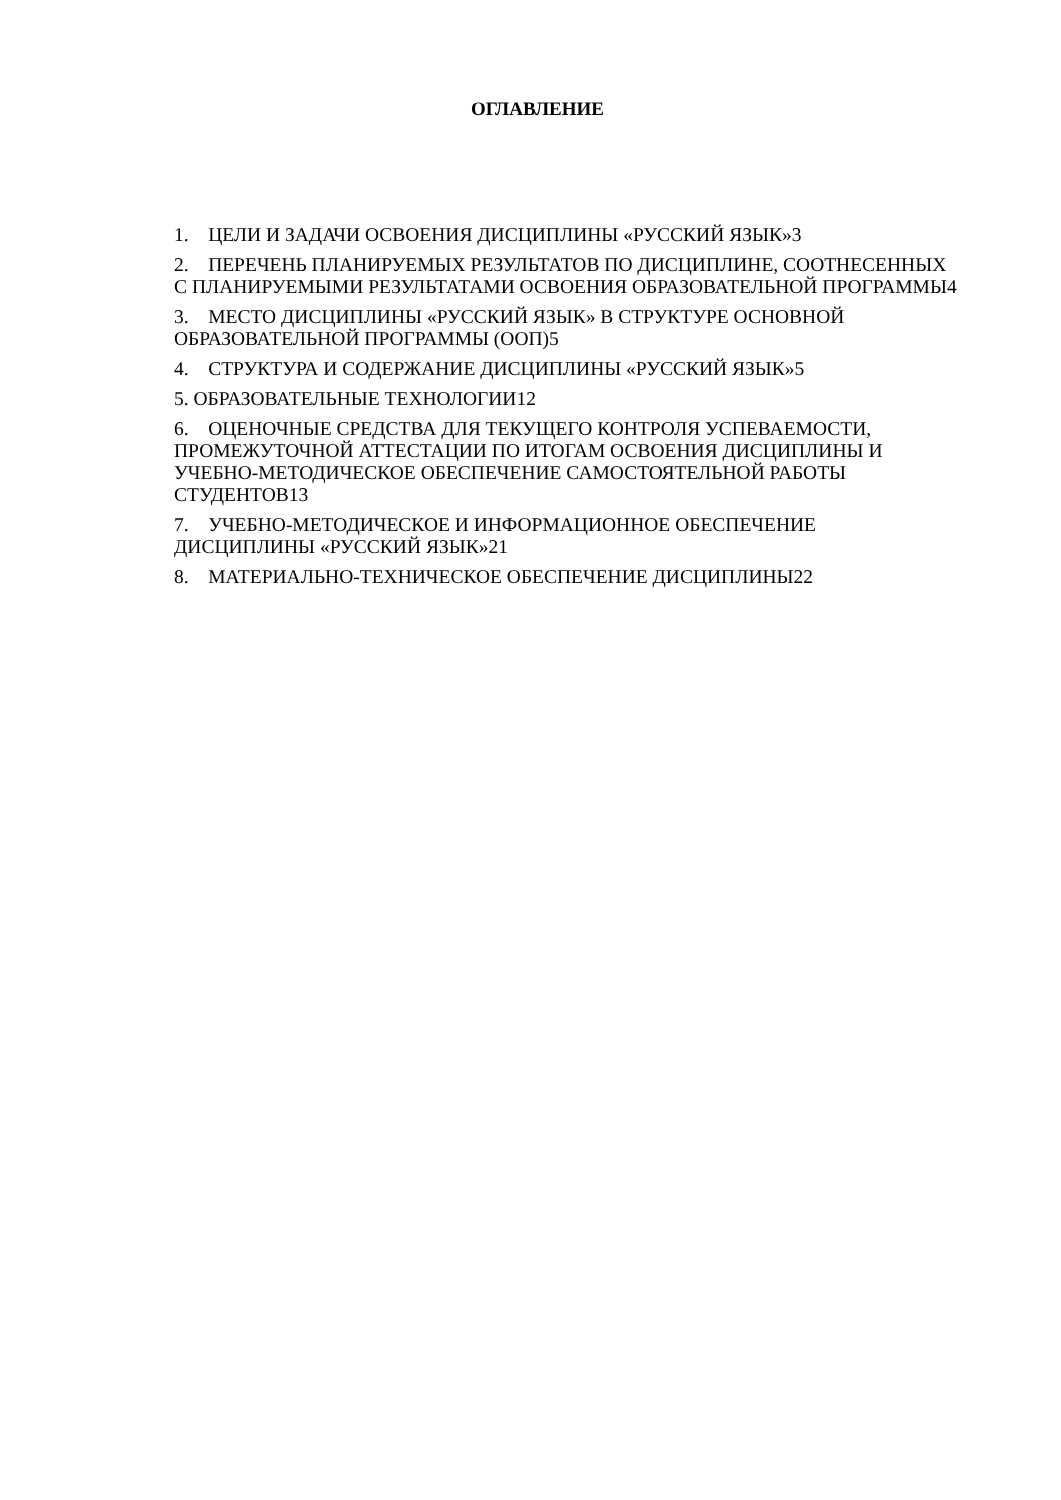ОГЛАВЛЕНИЕ
1. ЦЕЛИ И ЗАДАЧИ ОСВОЕНИЯ ДИСЦИПЛИНЫ «РУССКИЙ ЯЗЫК»3
2. ПЕРЕЧЕНЬ ПЛАНИРУЕМЫХ РЕЗУЛЬТАТОВ ПО ДИСЦИПЛИНЕ, СООТНЕСЕННЫХ С ПЛАНИРУЕМЫМИ РЕЗУЛЬТАТАМИ ОСВОЕНИЯ ОБРАЗОВАТЕЛЬНОЙ ПРОГРАММЫ4
3. МЕСТО ДИСЦИПЛИНЫ «РУССКИЙ ЯЗЫК» В СТРУКТУРЕ ОСНОВНОЙ ОБРАЗОВАТЕЛЬНОЙ ПРОГРАММЫ (ООП)5
4. СТРУКТУРА И СОДЕРЖАНИЕ ДИСЦИПЛИНЫ «РУССКИЙ ЯЗЫК»5
5. ОБРАЗОВАТЕЛЬНЫЕ ТЕХНОЛОГИИ12
6. ОЦЕНОЧНЫЕ СРЕДСТВА ДЛЯ ТЕКУЩЕГО КОНТРОЛЯ УСПЕВАЕМОСТИ, ПРОМЕЖУТОЧНОЙ АТТЕСТАЦИИ ПО ИТОГАМ ОСВОЕНИЯ ДИСЦИПЛИНЫ И УЧЕБНО-МЕТОДИЧЕСКОЕ ОБЕСПЕЧЕНИЕ САМОСТОЯТЕЛЬНОЙ РАБОТЫ СТУДЕНТОВ13
7. УЧЕБНО-МЕТОДИЧЕСКОЕ И ИНФОРМАЦИОННОЕ ОБЕСПЕЧЕНИЕ ДИСЦИПЛИНЫ «РУССКИЙ ЯЗЫК»21
8. МАТЕРИАЛЬНО-ТЕХНИЧЕСКОЕ ОБЕСПЕЧЕНИЕ ДИСЦИПЛИНЫ22